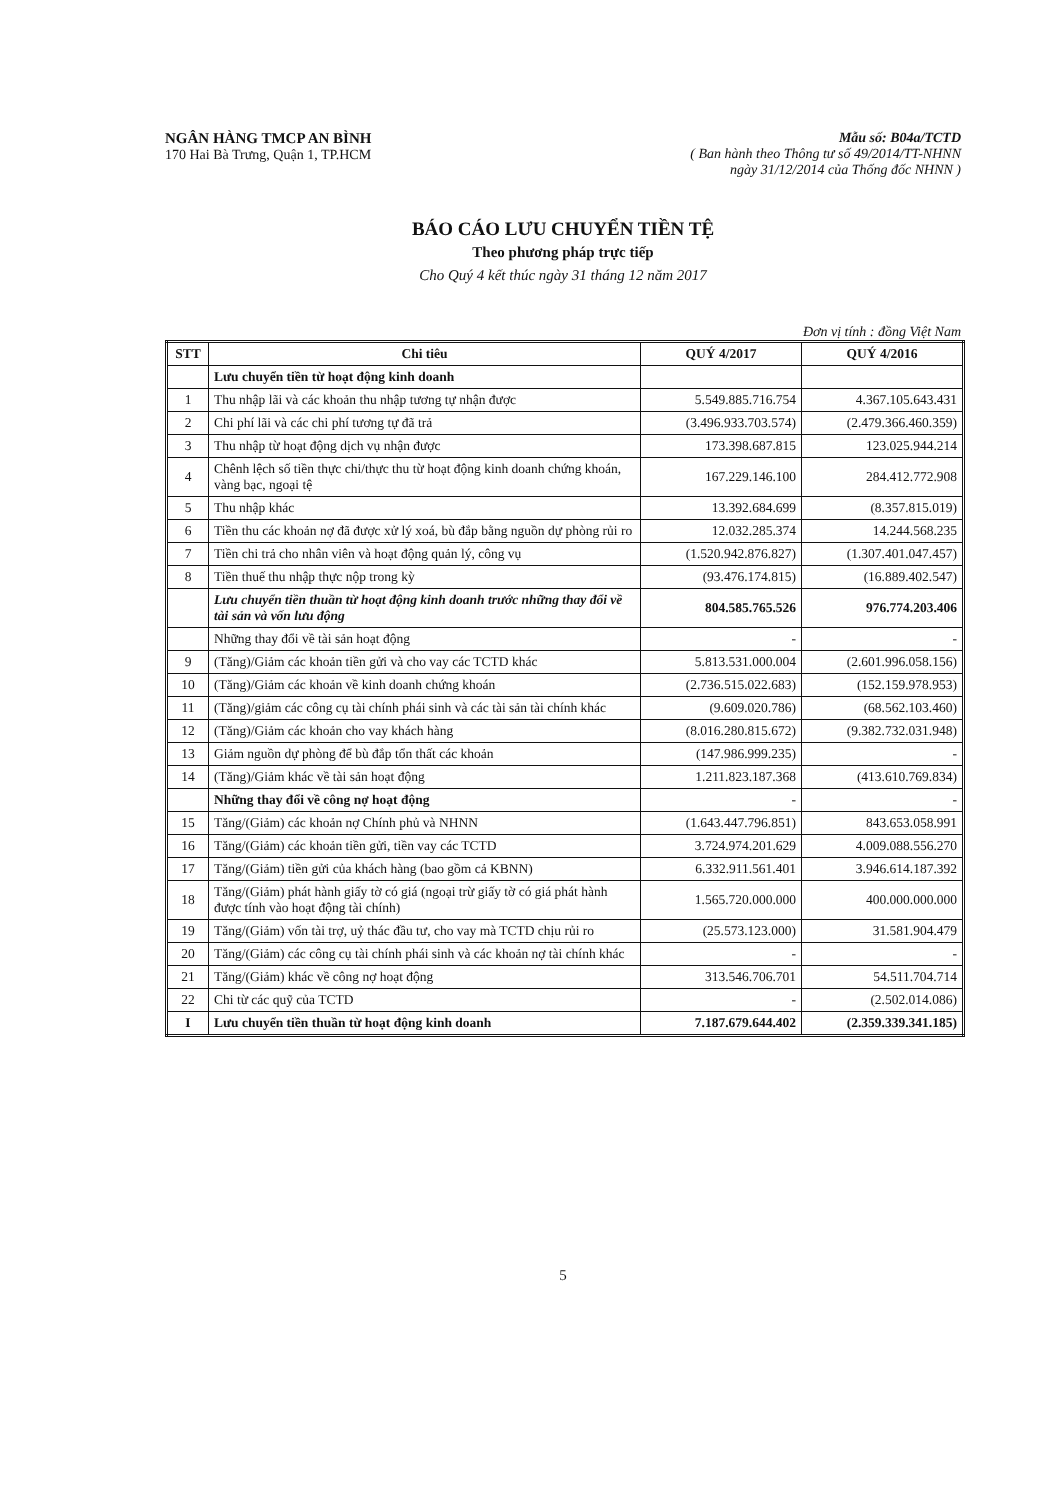NGÂN HÀNG TMCP AN BÌNH
170 Hai Bà Trưng, Quận 1, TP.HCM
Mẫu số: B04a/TCTD
( Ban hành theo Thông tư số 49/2014/TT-NHNN
ngày 31/12/2014 của Thống đốc NHNN )
BÁO CÁO LƯU CHUYỂN TIỀN TỆ
Theo phương pháp trực tiếp
Cho Quý 4 kết thúc ngày 31 tháng 12 năm 2017
Đơn vị tính : đồng Việt Nam
| STT | Chi tiêu | QUÝ 4/2017 | QUÝ 4/2016 |
| --- | --- | --- | --- |
| | Lưu chuyển tiền từ hoạt động kinh doanh | | |
| 1 | Thu nhập lãi và các khoản thu nhập tương tự nhận được | 5.549.885.716.754 | 4.367.105.643.431 |
| 2 | Chi phí lãi và các chi phí tương tự đã trả | (3.496.933.703.574) | (2.479.366.460.359) |
| 3 | Thu nhập từ hoạt động dịch vụ nhận được | 173.398.687.815 | 123.025.944.214 |
| 4 | Chênh lệch số tiền thực chi/thực thu từ hoạt động kinh doanh chứng khoán, vàng bạc, ngoại tệ | 167.229.146.100 | 284.412.772.908 |
| 5 | Thu nhập khác | 13.392.684.699 | (8.357.815.019) |
| 6 | Tiền thu các khoản nợ đã được xử lý xoá, bù đắp bằng nguồn dự phòng rủi ro | 12.032.285.374 | 14.244.568.235 |
| 7 | Tiền chi trả cho nhân viên và hoạt động quản lý, công vụ | (1.520.942.876.827) | (1.307.401.047.457) |
| 8 | Tiền thuế thu nhập thực nộp trong kỳ | (93.476.174.815) | (16.889.402.547) |
| | Lưu chuyển tiền thuần từ hoạt động kinh doanh trước những thay đổi về tài sản và vốn lưu động | 804.585.765.526 | 976.774.203.406 |
| | Những thay đổi về tài sản hoạt động | - | - |
| 9 | (Tăng)/Giảm các khoản tiền gửi và cho vay các TCTD khác | 5.813.531.000.004 | (2.601.996.058.156) |
| 10 | (Tăng)/Giảm các khoản về kinh doanh chứng khoán | (2.736.515.022.683) | (152.159.978.953) |
| 11 | (Tăng)/giảm các công cụ tài chính phái sinh và các tài sản tài chính khác | (9.609.020.786) | (68.562.103.460) |
| 12 | (Tăng)/Giảm các khoản cho vay khách hàng | (8.016.280.815.672) | (9.382.732.031.948) |
| 13 | Giảm nguồn dự phòng để bù đắp tổn thất các khoản | (147.986.999.235) | - |
| 14 | (Tăng)/Giảm khác về tài sản hoạt động | 1.211.823.187.368 | (413.610.769.834) |
| | Những thay đổi về công nợ hoạt động | - | - |
| 15 | Tăng/(Giảm) các khoản nợ Chính phủ và NHNN | (1.643.447.796.851) | 843.653.058.991 |
| 16 | Tăng/(Giảm) các khoản tiền gửi, tiền vay các TCTD | 3.724.974.201.629 | 4.009.088.556.270 |
| 17 | Tăng/(Giảm) tiền gửi của khách hàng (bao gồm cả KBNN) | 6.332.911.561.401 | 3.946.614.187.392 |
| 18 | Tăng/(Giảm) phát hành giấy tờ có giá (ngoại trừ giấy tờ có giá phát hành được tính vào hoạt động tài chính) | 1.565.720.000.000 | 400.000.000.000 |
| 19 | Tăng/(Giảm) vốn tài trợ, uỷ thác đầu tư, cho vay mà TCTD chịu rủi ro | (25.573.123.000) | 31.581.904.479 |
| 20 | Tăng/(Giảm) các công cụ tài chính phái sinh và các khoản nợ tài chính khác | - | - |
| 21 | Tăng/(Giảm) khác về công nợ hoạt động | 313.546.706.701 | 54.511.704.714 |
| 22 | Chi từ các quỹ của TCTD | - | (2.502.014.086) |
| I | Lưu chuyển tiền thuần từ hoạt động kinh doanh | 7.187.679.644.402 | (2.359.339.341.185) |
5